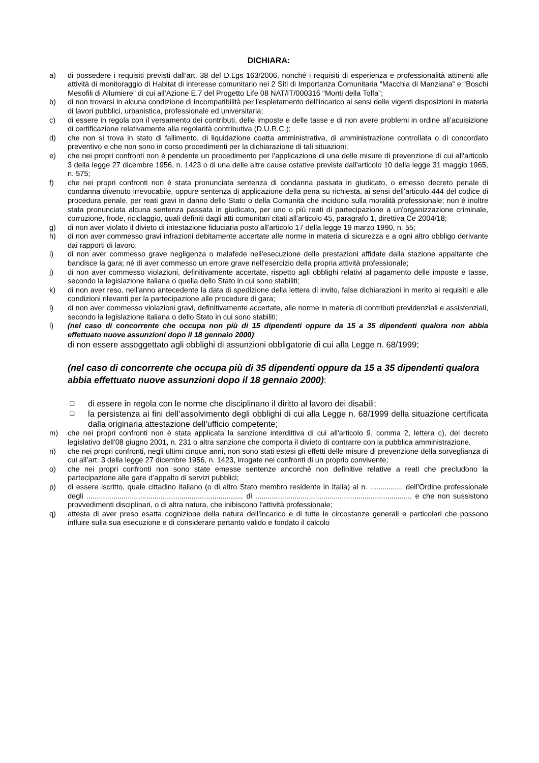DICHIARA:
a) di possedere i requisiti previsti dall’art. 38 del D.Lgs 163/2006, nonché i requisiti di esperienza e professionalità attinenti alle attività di monitoraggio di Habitat di interesse comunitario nei 2 Siti di Importanza Comunitaria “Macchia di Manziana” e “Boschi Mesofili di Allumiere” di cui all’Azione E.7 del Progetto Life 08 NAT/IT/000316 “Monti della Tolfa”;
b) di non trovarsi in alcuna condizione di incompatibilità per l'espletamento dell’incarico ai sensi delle vigenti disposizioni in materia di lavori pubblici, urbanistica, professionale ed universitaria;
c) di essere in regola con il versamento dei contributi, delle imposte e delle tasse e di non avere problemi in ordine all’acuisizione di certificazione relativamente alla regolarità contributiva (D.U.R.C.);
d) che non si trova in stato di fallimento, di liquidazione coatta amministrativa, di amministrazione controllata o di concordato preventivo e che non sono in corso procedimenti per la dichiarazione di tali situazioni;
e) che nei propri confronti non è pendente un procedimento per l'applicazione di una delle misure di prevenzione di cui all'articolo 3 della legge 27 dicembre 1956, n. 1423 o di una delle altre cause ostative previste dall'articolo 10 della legge 31 maggio 1965, n. 575;
f) che nei propri confronti non è stata pronunciata sentenza di condanna passata in giudicato, o emesso decreto penale di condanna divenuto irrevocabile, oppure sentenza di applicazione della pena su richiesta, ai sensi dell'articolo 444 del codice di procedura penale, per reati gravi in danno dello Stato o della Comunità che incidono sulla moralità professionale; non è inoltre stata pronunciata alcuna sentenza passata in giudicato, per uno o più reati di partecipazione a un'organizzazione criminale, corruzione, frode, riciclaggio, quali definiti dagli atti comunitari citati all'articolo 45, paragrafo 1, direttiva Ce 2004/18;
g) di non aver violato il divieto di intestazione fiduciaria posto all'articolo 17 della legge 19 marzo 1990, n. 55;
h) di non aver commesso gravi infrazioni debitamente accertate alle norme in materia di sicurezza e a ogni altro obbligo derivante dai rapporti di lavoro;
i) di non aver commesso grave negligenza o malafede nell'esecuzione delle prestazioni affidate dalla stazione appaltante che bandisce la gara; né di aver commesso un errore grave nell'esercizio della propria attività professionale;
j) di non aver commesso violazioni, definitivamente accertate, rispetto agli obblighi relativi al pagamento delle imposte e tasse, secondo la legislazione italiana o quella dello Stato in cui sono stabiliti;
k) di non aver reso, nell'anno antecedente la data di spedizione della lettera di invito, false dichiarazioni in merito ai requisiti e alle condizioni rilevanti per la partecipazione alle procedure di gara;
l) di non aver commesso violazioni gravi, definitivamente accertate, alle norme in materia di contributi previdenziali e assistenziali, secondo la legislazione italiana o dello Stato in cui sono stabiliti;
l) (nel caso di concorrente che occupa non più di 15 dipendenti oppure da 15 a 35 dipendenti qualora non abbia effettuato nuove assunzioni dopo il 18 gennaio 2000):
di non essere assoggettato agli obblighi di assunzioni obbligatorie di cui alla Legge n. 68/1999;
(nel caso di concorrente che occupa più di 35 dipendenti oppure da 15 a 35 dipendenti qualora abbia effettuato nuove assunzioni dopo il 18 gennaio 2000):
❑
di essere in regola con le norme che disciplinano il diritto al lavoro dei disabili;
❑
la persistenza ai fini dell’assolvimento degli obblighi di cui alla Legge n. 68/1999 della situazione certificata dalla originaria attestazione dell’ufficio competente;
m) che nei propri confronti non è stata applicata la sanzione interdittiva di cui all'articolo 9, comma 2, lettera c), del decreto legislativo dell'08 giugno 2001, n. 231 o altra sanzione che comporta il divieto di contrarre con la pubblica amministrazione.
n) che nei propri confronti, negli ultimi cinque anni, non sono stati estesi gli effetti delle misure di prevenzione della sorveglianza di cui all’art. 3 della legge 27 dicembre 1956, n. 1423, irrogate nei confronti di un proprio convivente;
o) che nei propri confronti non sono state emesse sentenze ancorché non definitive relative a reati che precludono la partecipazione alle gare d’appalto di servizi pubblici;
p) di essere iscritto, quale cittadino italiano (o di altro Stato membro residente in Italia) al n. ................ dell’Ordine professionale degli ............................................................................ di ............................................................................ e che non sussistono provvedimenti disciplinari, o di altra natura, che inibiscono l’attività professionale;
q) attesta di aver preso esatta cognizione della natura dell’incarico e di tutte le circostanze generali e particolari che possono influire sulla sua esecuzione e di considerare pertanto valido e fondato il calcolo